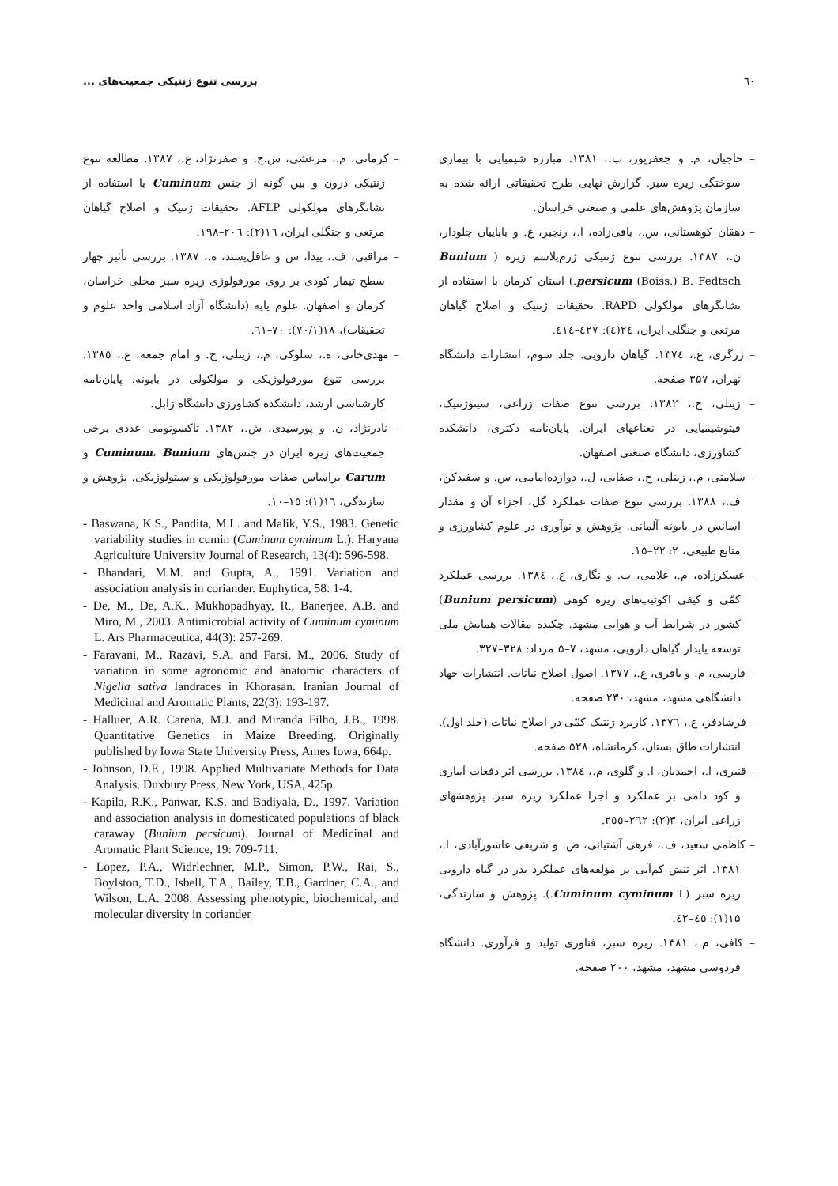٦٠ بررسی تنوع ژنتیکی جمعیت‌های ...
– حاجیان، م. و جعفرپور، ب.، ۱۳۸۱. مبارزه شیمیایی با بیماری سوختگی زیره سبز. گزارش نهایی طرح تحقیقاتی ارائه شده به سازمان پژوهش‌های علمی و صنعتی خراسان.
– دهقان کوهستانی، س.، باقی‌زاده، ا.، رنجبر، غ. و باباییان جلودار، ن.، ۱۳۸۷. بررسی تنوع ژنتیکی ژرم‌پلاسم زیره ( Bunium persicum (Boiss.) B. Fedtsch.) استان کرمان با استفاده از نشانگرهای مولکولی RAPD. تحقیقات ژنتیک و اصلاح گیاهان مرتعی و جنگلی ایران، ٢٤(٤): ٤٢٧–٤١٤.
– زرگری، ع.، ١٣٧٤. گیاهان دارویی. جلد سوم، انتشارات دانشگاه تهران، ۳۵۷ صفحه.
– زینلی، ح.، ۱۳۸۲. بررسی تنوع صفات زراعی، سیتوژنتیک، فیتوشیمیایی در نعناعهای ایران. پایان‌نامه دکتری، دانشکده کشاورزی، دانشگاه صنعتی اصفهان.
– سلامتی، م.، زینلی، ح.، صفایی، ل.، دوازده‌امامی، س. و سفیدکن، ف.، ۱۳۸۸. بررسی تنوع صفات عملکرد گل، اجزاء آن و مقدار اسانس در بابونه آلمانی. پژوهش و نوآوری در علوم کشاورزی و منابع طبیعی، ۲: ۲۲–۱۵.
– عسکرزاده، م.، غلامی، ب. و نگاری، ع.، ١٣٨٤. بررسی عملکرد کمّی و کیفی اکوتیپ‌های زیره کوهی (Bunium persicum) کشور در شرایط آب و هوایی مشهد. چکیده مقالات همایش ملی توسعه پایدار گیاهان دارویی، مشهد، ۷–۵ مرداد: ۳۲۸–۳۲۷.
– فارسی، م. و باقری، ع.، ۱۳۷۷. اصول اصلاح نباتات. انتشارات جهاد دانشگاهی مشهد، مشهد، ۲۳۰ صفحه.
– فرشادفر، ع.، ١٣٧٦. کاربرد ژنتیک کمّی در اصلاح نباتات (جلد اول). انتشارات طاق بستان، کرمانشاه، ۵۲۸ صفحه.
– قنبری، ا.، احمدیان، ا. و گلوی، م.، ١٣٨٤. بررسی اثر دفعات آبیاری و کود دامی بر عملکرد و اجزا عملکرد زیره سبز. پژوهشهای زراعی ایران، ۳(۲): ٢٦٢–٢٥٥.
– کاظمی سعید، ف.، فرهی آشتیانی، ص. و شریفی عاشورآبادی، ا.، ۱۳۸۱. اثر تنش کم‌آبی بر مؤلفه‌های عملکرد بذر در گیاه دارویی زیره سبز (Cuminum cyminum L.). پژوهش و سازندگی، ۱۵(۱): ٤٥–٤٢.
– کافی، م.، ۱۳۸۱. زیره سبز، فناوری تولید و فرآوری. دانشگاه فردوسی مشهد، مشهد، ۲۰۰ صفحه.
– کرمانی، م.، مرعشی، س.ح. و صفرنژاد، ع.، ۱۳۸۷. مطالعه تنوع ژنتیکی درون و بین گونه از جنس Cuminum با استفاده از نشانگرهای مولکولی AFLP. تحقیقات ژنتیک و اصلاح گیاهان مرتعی و جنگلی ایران، ١٦(٢): ٢٠٦–١٩٨.
– مراقبی، ف.، پیدا، س و عاقل‌پسند، ه.، ۱۳۸۷. بررسی تأثیر چهار سطح تیمار کودی بر روی مورفولوژی زیره سبز محلی خراسان، کرمان و اصفهان. علوم پایه (دانشگاه آزاد اسلامی واحد علوم و تحقیقات)، ١٨(٧٠/١): ٧٠–٦١.
– مهدی‌خانی، ه.، سلوکی، م.، زینلی، ح. و امام جمعه، ع.، ١٣٨٥. بررسی تنوع مورفولوژیکی و مولکولی در بابونه. پایان‌نامه کارشناسی ارشد، دانشکده کشاورزی دانشگاه زابل.
– نادرنژاد، ن. و پورسیدی، ش.، ۱۳۸۲. تاکسونومی عددی برخی جمعیت‌های زیره ایران در جنس‌های Cuminum، Bunium و Carum براساس صفات مورفولوژیکی و سیتولوژیکی. پژوهش و سازندگی، ١٦(١): ١٥–١٠.
- Baswana, K.S., Pandita, M.L. and Malik, Y.S., 1983. Genetic variability studies in cumin (Cuminum cyminum L.). Haryana Agriculture University Journal of Research, 13(4): 596-598.
- Bhandari, M.M. and Gupta, A., 1991. Variation and association analysis in coriander. Euphytica, 58: 1-4.
- De, M., De, A.K., Mukhopadhyay, R., Banerjee, A.B. and Miro, M., 2003. Antimicrobial activity of Cuminum cyminum L. Ars Pharmaceutica, 44(3): 257-269.
- Faravani, M., Razavi, S.A. and Farsi, M., 2006. Study of variation in some agronomic and anatomic characters of Nigella sativa landraces in Khorasan. Iranian Journal of Medicinal and Aromatic Plants, 22(3): 193-197.
- Halluer, A.R. Carena, M.J. and Miranda Filho, J.B., 1998. Quantitative Genetics in Maize Breeding. Originally published by Iowa State University Press, Ames Iowa, 664p.
- Johnson, D.E., 1998. Applied Multivariate Methods for Data Analysis. Duxbury Press, New York, USA, 425p.
- Kapila, R.K., Panwar, K.S. and Badiyala, D., 1997. Variation and association analysis in domesticated populations of black caraway (Bunium persicum). Journal of Medicinal and Aromatic Plant Science, 19: 709-711.
- Lopez, P.A., Widrlechner, M.P., Simon, P.W., Rai, S., Boylston, T.D., Isbell, T.A., Bailey, T.B., Gardner, C.A., and Wilson, L.A. 2008. Assessing phenotypic, biochemical, and molecular diversity in coriander